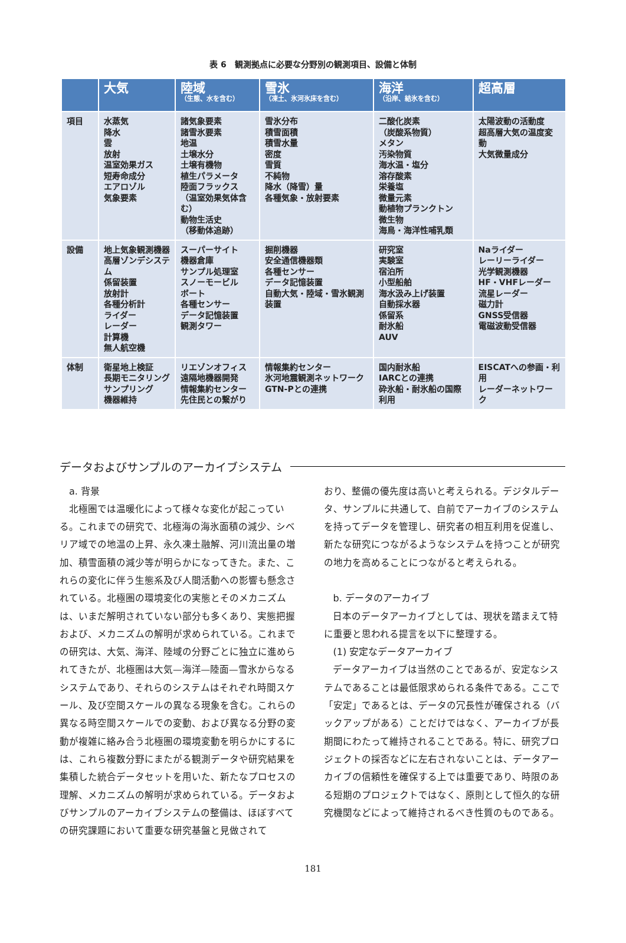表 6　観測拠点に必要な分野別の観測項目、設備と体制
| | 大気 | 陸域 （生態、水を含む） | 雪氷 （凍土、氷河氷床を含む） | 海洋 （沿岸、結氷を含む） | 超高層 |
| --- | --- | --- | --- | --- | --- |
| 項目 | 水蒸気 降水 雲 放射 温室効果ガス 短寿命成分 エアロゾル 気象要素 | 諸気象要素 諸雪氷要素 地温 土壌水分 土壌有機物 植生パラメータ 陸面フラックス （温室効果気体含む） 動物生活史 （移動体追跡） | 雪氷分布 積雪面積 積雪水量 密度 雪質 不純物 降水（降雪）量 各種気象・放射要素 | 二酸化炭素 （炭酸系物質） メタン 汚染物質 海水温・塩分 溶存酸素 栄養塩 微量元素 動植物プランクトン 微生物 海鳥・海洋性哺乳類 | 太陽波動の活動度 超高層大気の温度変動 大気微量成分 |
| 設備 | 地上気象観測機器 高層ゾンデシステム 係留装置 放射計 各種分析計 ライダー レーダー 計算機 無人航空機 | スーパーサイト 機器倉庫 サンプル処理室 スノーモービル ボート 各種センサー データ記憶装置 観測タワー | 掘削機器 安全通信機器類 各種センサー データ記憶装置 自動大気・陸域・雪氷観測装置 | 研究室 実験室 宿泊所 小型船舶 海水汲み上げ装置 自動採水器 係留系 耐氷船 AUV | Naライダー レーリーライダー 光学観測機器 HF・VHFレーダー 流星レーダー 磁力計 GNSS受信器 電磁波動受信器 |
| 体制 | 衛星地上検証 長期モニタリング サンプリング 機器維持 | リエゾンオフィス 遠隔地機器開発 情報集約センター 先住民との繋がり | 情報集約センター 氷河地震観測ネットワーク GTN-Pとの連携 | 国内耐氷船 IARCとの連携 砕氷船・耐氷船の国際利用 | EISCATへの参画・利用 レーダーネットワーク |
データおよびサンプルのアーカイブシステム
a. 背景
北極圏では温暖化によって様々な変化が起こっている。これまでの研究で、北極海の海氷面積の減少、シベリア域での地温の上昇、永久凍土融解、河川流出量の増加、積雪面積の減少等が明らかになってきた。また、これらの変化に伴う生態系及び人間活動への影響も懸念されている。北極圏の環境変化の実態とそのメカニズムは、いまだ解明されていない部分も多くあり、実態把握および、メカニズムの解明が求められている。これまでの研究は、大気、海洋、陸域の分野ごとに独立に進められてきたが、北極圏は大気—海洋—陸面—雪氷からなるシステムであり、それらのシステムはそれぞれ時間スケール、及び空間スケールの異なる現象を含む。これらの異なる時空間スケールでの変動、および異なる分野の変動が複雑に絡み合う北極圏の環境変動を明らかにするには、これら複数分野にまたがる観測データや研究結果を集積した統合データセットを用いた、新たなプロセスの理解、メカニズムの解明が求められている。データおよびサンプルのアーカイブシステムの整備は、ほぼすべての研究課題において重要な研究基盤と見做されて
おり、整備の優先度は高いと考えられる。デジタルデータ、サンプルに共通して、自前でアーカイブのシステムを持ってデータを管理し、研究者の相互利用を促進し、新たな研究につながるようなシステムを持つことが研究の地力を高めることにつながると考えられる。
b. データのアーカイブ
日本のデータアーカイブとしては、現状を踏まえて特に重要と思われる提言を以下に整理する。
(1) 安定なデータアーカイブ
データアーカイブは当然のことであるが、安定なシステムであることは最低限求められる条件である。ここで「安定」であるとは、データの冗長性が確保される（バックアップがある）ことだけではなく、アーカイブが長期間にわたって維持されることである。特に、研究プロジェクトの採否などに左右されないことは、データアーカイブの信頼性を確保する上では重要であり、時限のある短期のプロジェクトではなく、原則として恒久的な研究機関などによって維持されるべき性質のものである。
181